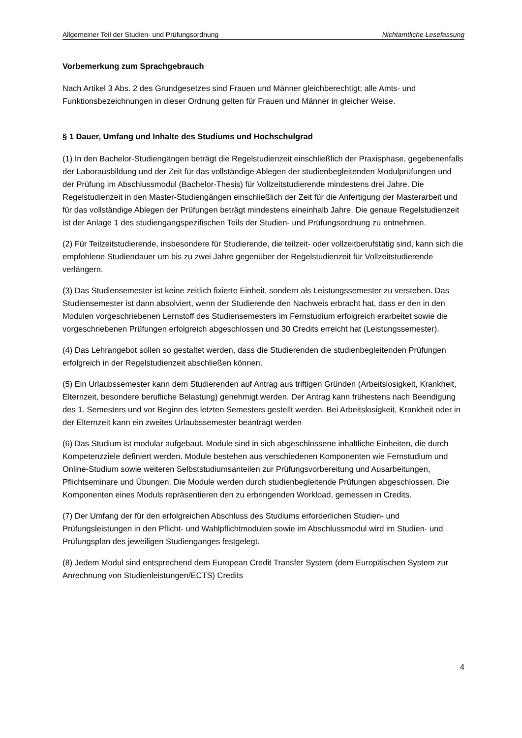Allgemeiner Teil der Studien- und Prüfungsordnung Nichtamtliche Lesefassung
Vorbemerkung zum Sprachgebrauch
Nach Artikel 3 Abs. 2 des Grundgesetzes sind Frauen und Männer gleichberechtigt; alle Amts- und Funktionsbezeichnungen in dieser Ordnung gelten für Frauen und Männer in gleicher Weise.
§ 1 Dauer, Umfang und Inhalte des Studiums und Hochschulgrad
(1) In den Bachelor-Studiengängen beträgt die Regelstudienzeit einschließlich der Praxisphase, gegebenenfalls der Laborausbildung und der Zeit für das vollständige Ablegen der studienbegleitenden Modulprüfungen und der Prüfung im Abschlussmodul (Bachelor-Thesis) für Vollzeitstudierende mindestens drei Jahre. Die Regelstudienzeit in den Master-Studiengängen einschließlich der Zeit für die Anfertigung der Masterarbeit und für das vollständige Ablegen der Prüfungen beträgt mindestens eineinhalb Jahre. Die genaue Regelstudienzeit ist der Anlage 1 des studiengangspezifischen Teils der Studien- und Prüfungsordnung zu entnehmen.
(2) Für Teilzeitstudierende, insbesondere für Studierende, die teilzeit- oder vollzeitberufstätig sind, kann sich die empfohlene Studiendauer um bis zu zwei Jahre gegenüber der Regelstudienzeit für Vollzeitstudierende verlängern.
(3) Das Studiensemester ist keine zeitlich fixierte Einheit, sondern als Leistungssemester zu verstehen. Das Studiensemester ist dann absolviert, wenn der Studierende den Nachweis erbracht hat, dass er den in den Modulen vorgeschriebenen Lernstoff des Studiensemesters im Fernstudium erfolgreich erarbeitet sowie die vorgeschriebenen Prüfungen erfolgreich abgeschlossen und 30 Credits erreicht hat (Leistungssemester).
(4) Das Lehrangebot sollen so gestaltet werden, dass die Studierenden die studienbegleitenden Prüfungen erfolgreich in der Regelstudienzeit abschließen können.
(5) Ein Urlaubssemester kann dem Studierenden auf Antrag aus triftigen Gründen (Arbeitslosigkeit, Krankheit, Elternzeit, besondere berufliche Belastung) genehmigt werden. Der Antrag kann frühestens nach Beendigung des 1. Semesters und vor Beginn des letzten Semesters gestellt werden. Bei Arbeitslosigkeit, Krankheit oder in der Elternzeit kann ein zweites Urlaubssemester beantragt werden
(6) Das Studium ist modular aufgebaut. Module sind in sich abgeschlossene inhaltliche Einheiten, die durch Kompetenzziele definiert werden. Module bestehen aus verschiedenen Komponenten wie Fernstudium und Online-Studium sowie weiteren Selbststudiumsanteilen zur Prüfungsvorbereitung und Ausarbeitungen, Pflichtseminare und Übungen. Die Module werden durch studienbegleitende Prüfungen abgeschlossen. Die Komponenten eines Moduls repräsentieren den zu erbringenden Workload, gemessen in Credits.
(7) Der Umfang der für den erfolgreichen Abschluss des Studiums erforderlichen Studien- und Prüfungsleistungen in den Pflicht- und Wahlpflichtmodulen sowie im Abschlussmodul wird im Studien- und Prüfungsplan des jeweiligen Studienganges festgelegt.
(8) Jedem Modul sind entsprechend dem European Credit Transfer System (dem Europäischen System zur Anrechnung von Studienleistungen/ECTS) Credits
4